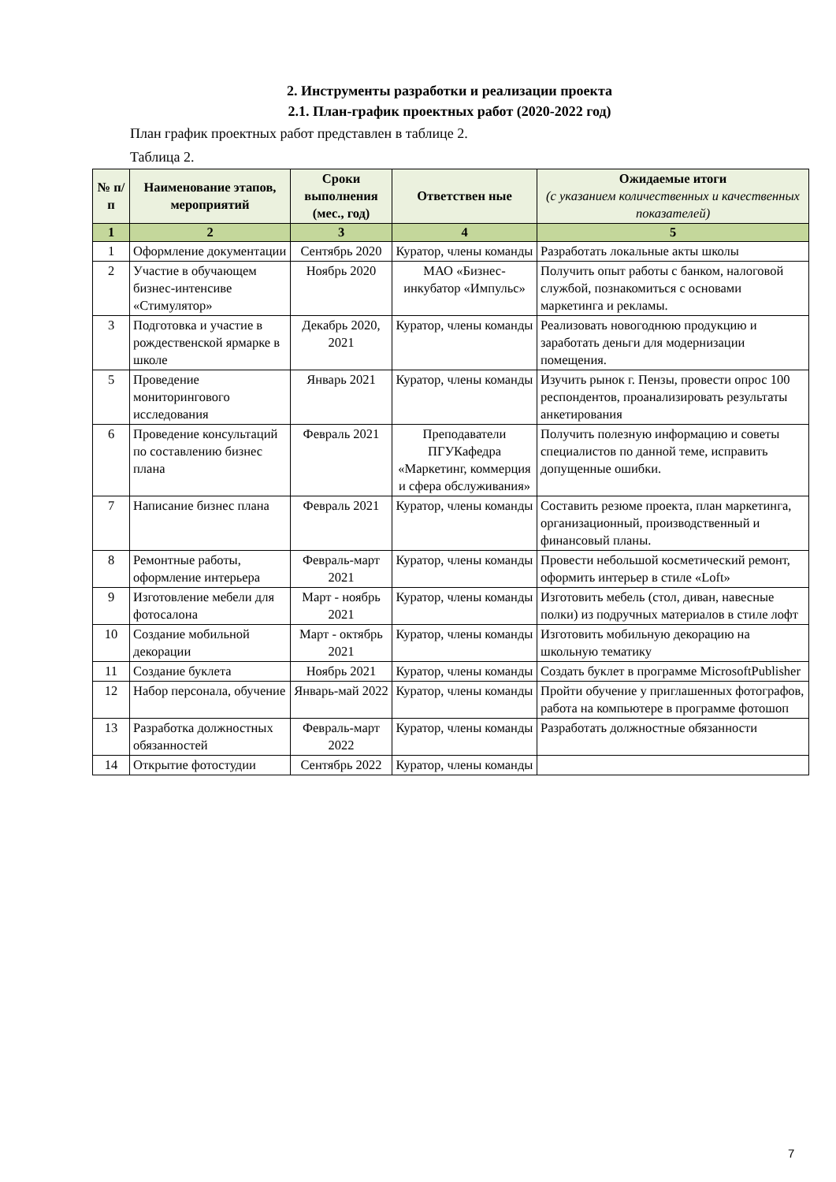2. Инструменты разработки и реализации проекта
2.1. План-график проектных работ (2020-2022 год)
План график проектных работ представлен в таблице 2.
Таблица 2.
| № п/п | Наименование этапов, мероприятий | Сроки выполнения (мес., год) | Ответствен ные | Ожидаемые итоги (с указанием количественных и качественных показателей) |
| --- | --- | --- | --- | --- |
| 1 | 2 | 3 | 4 | 5 |
| 1 | Оформление документации | Сентябрь 2020 | Куратор, члены команды | Разработать локальные акты школы |
| 2 | Участие в обучающем бизнес-интенсиве «Стимулятор» | Ноябрь 2020 | МАО «Бизнес-инкубатор «Импульс» | Получить опыт работы с банком, налоговой службой, познакомиться с основами маркетинга и рекламы. |
| 3 | Подготовка и участие в рождественской ярмарке в школе | Декабрь 2020, 2021 | Куратор, члены команды | Реализовать новогоднюю продукцию и заработать деньги для модернизации помещения. |
| 5 | Проведение мониторингового исследования | Январь 2021 | Куратор, члены команды | Изучить рынок г. Пензы, провести опрос 100 респондентов, проанализировать результаты анкетирования |
| 6 | Проведение консультаций по составлению бизнес плана | Февраль 2021 | Преподаватели ПГУКафедра «Маркетинг, коммерция и сфера обслуживания» | Получить полезную информацию и советы специалистов по данной теме, исправить допущенные ошибки. |
| 7 | Написание бизнес плана | Февраль 2021 | Куратор, члены команды | Составить резюме проекта, план маркетинга, организационный, производственный и финансовый планы. |
| 8 | Ремонтные работы, оформление интерьера | Февраль-март 2021 | Куратор, члены команды | Провести небольшой косметический ремонт, оформить интерьер в стиле «Loft» |
| 9 | Изготовление мебели для фотосалона | Март - ноябрь 2021 | Куратор, члены команды | Изготовить мебель (стол, диван, навесные полки) из подручных материалов в стиле лофт |
| 10 | Создание мобильной декорации | Март - октябрь 2021 | Куратор, члены команды | Изготовить мобильную декорацию на школьную тематику |
| 11 | Создание буклета | Ноябрь 2021 | Куратор, члены команды | Создать буклет в программе MicrosoftPublisher |
| 12 | Набор персонала, обучение | Январь-май 2022 | Куратор, члены команды | Пройти обучение у приглашенных фотографов, работа на компьютере в программе фотошоп |
| 13 | Разработка должностных обязанностей | Февраль-март 2022 | Куратор, члены команды | Разработать должностные обязанности |
| 14 | Открытие фотостудии | Сентябрь 2022 | Куратор, члены команды | |
7